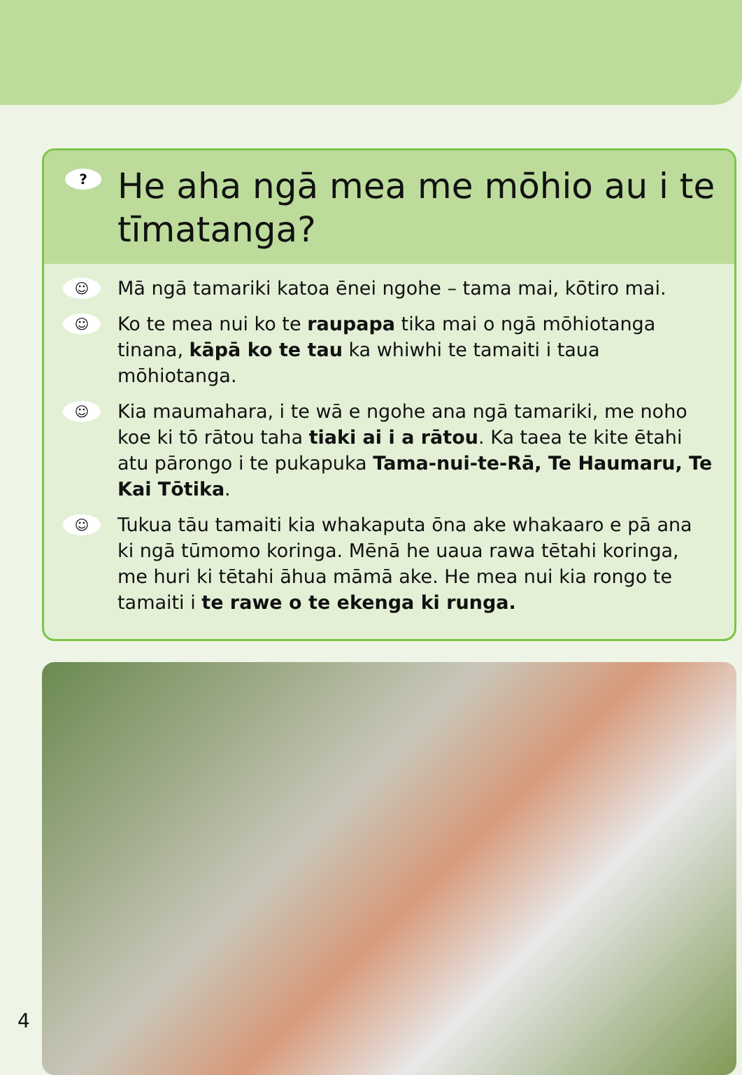? He aha ngā mea me mōhio au i te tīmatanga?
☺ Mā ngā tamariki katoa ēnei ngohe – tama mai, kōtiro mai.
☺ Ko te mea nui ko te raupapa tika mai o ngā mōhiotanga tinana, kāpā ko te tau ka whiwhi te tamaiti i taua mōhiotanga.
☺ Kia maumahara, i te wā e ngohe ana ngā tamariki, me noho koe ki tō rātou taha tiaki ai i a rātou. Ka taea te kite ētahi atu pārongo i te pukapuka Tama-nui-te-Rā, Te Haumaru, Te Kai Tōtika.
☺ Tukua tāu tamaiti kia whakaputa ōna ake whakaaro e pā ana ki ngā tūmomo koringa. Mēnā he uaua rawa tētahi koringa, me huri ki tētahi āhua māmā ake. He mea nui kia rongo te tamaiti i te rawe o te ekenga ki runga.
4